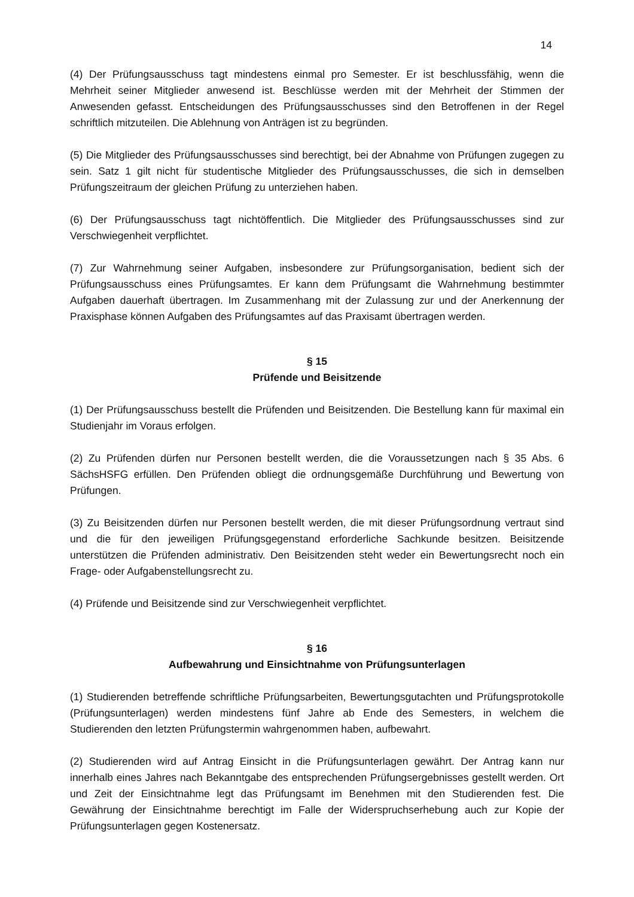14
(4) Der Prüfungsausschuss tagt mindestens einmal pro Semester. Er ist beschlussfähig, wenn die Mehrheit seiner Mitglieder anwesend ist. Beschlüsse werden mit der Mehrheit der Stimmen der Anwesenden gefasst. Entscheidungen des Prüfungsausschusses sind den Betroffenen in der Regel schriftlich mitzuteilen. Die Ablehnung von Anträgen ist zu begründen.
(5) Die Mitglieder des Prüfungsausschusses sind berechtigt, bei der Abnahme von Prüfungen zugegen zu sein. Satz 1 gilt nicht für studentische Mitglieder des Prüfungsausschusses, die sich in demselben Prüfungszeitraum der gleichen Prüfung zu unterziehen haben.
(6) Der Prüfungsausschuss tagt nichtöffentlich. Die Mitglieder des Prüfungsausschusses sind zur Verschwiegenheit verpflichtet.
(7) Zur Wahrnehmung seiner Aufgaben, insbesondere zur Prüfungsorganisation, bedient sich der Prüfungsausschuss eines Prüfungsamtes. Er kann dem Prüfungsamt die Wahrnehmung bestimmter Aufgaben dauerhaft übertragen. Im Zusammenhang mit der Zulassung zur und der Anerkennung der Praxisphase können Aufgaben des Prüfungsamtes auf das Praxisamt übertragen werden.
§ 15
Prüfende und Beisitzende
(1) Der Prüfungsausschuss bestellt die Prüfenden und Beisitzenden. Die Bestellung kann für maximal ein Studienjahr im Voraus erfolgen.
(2) Zu Prüfenden dürfen nur Personen bestellt werden, die die Voraussetzungen nach § 35 Abs. 6 SächsHSFG erfüllen. Den Prüfenden obliegt die ordnungsgemäße Durchführung und Bewertung von Prüfungen.
(3) Zu Beisitzenden dürfen nur Personen bestellt werden, die mit dieser Prüfungsordnung vertraut sind und die für den jeweiligen Prüfungsgegenstand erforderliche Sachkunde besitzen. Beisitzende unterstützen die Prüfenden administrativ. Den Beisitzenden steht weder ein Bewertungsrecht noch ein Frage- oder Aufgabenstellungsrecht zu.
(4) Prüfende und Beisitzende sind zur Verschwiegenheit verpflichtet.
§ 16
Aufbewahrung und Einsichtnahme von Prüfungsunterlagen
(1) Studierenden betreffende schriftliche Prüfungsarbeiten, Bewertungsgutachten und Prüfungsprotokolle (Prüfungsunterlagen) werden mindestens fünf Jahre ab Ende des Semesters, in welchem die Studierenden den letzten Prüfungstermin wahrgenommen haben, aufbewahrt.
(2) Studierenden wird auf Antrag Einsicht in die Prüfungsunterlagen gewährt. Der Antrag kann nur innerhalb eines Jahres nach Bekanntgabe des entsprechenden Prüfungsergebnisses gestellt werden. Ort und Zeit der Einsichtnahme legt das Prüfungsamt im Benehmen mit den Studierenden fest. Die Gewährung der Einsichtnahme berechtigt im Falle der Widerspruchserhebung auch zur Kopie der Prüfungsunterlagen gegen Kostenersatz.